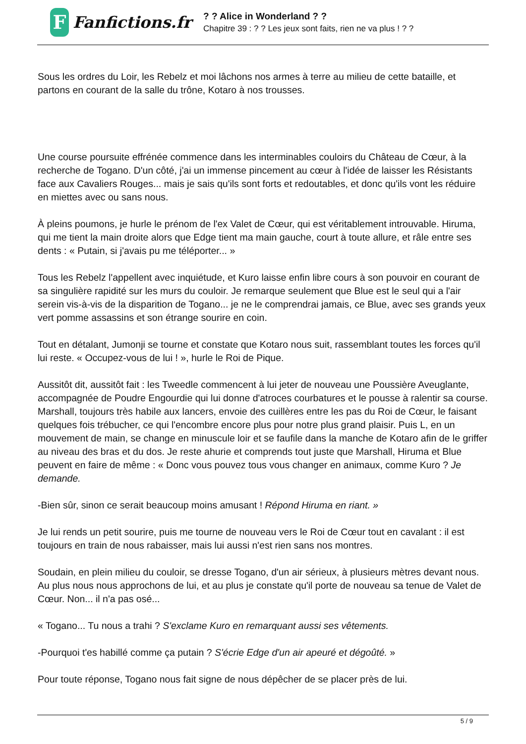F
Fanfictions.fr
? ? Alice in Wonderland ? ?
Chapitre 39 : ? ? Les jeux sont faits, rien ne va plus ! ? ?
Sous les ordres du Loir, les Rebelz et moi lâchons nos armes à terre au milieu de cette bataille, et partons en courant de la salle du trône, Kotaro à nos trousses.
Une course poursuite effrénée commence dans les interminables couloirs du Château de Cœur, à la recherche de Togano. D'un côté, j'ai un immense pincement au cœur à l'idée de laisser les Résistants face aux Cavaliers Rouges... mais je sais qu'ils sont forts et redoutables, et donc qu'ils vont les réduire en miettes avec ou sans nous.
À pleins poumons, je hurle le prénom de l'ex Valet de Cœur, qui est véritablement introuvable. Hiruma, qui me tient la main droite alors que Edge tient ma main gauche, court à toute allure, et râle entre ses dents : « Putain, si j'avais pu me téléporter... »
Tous les Rebelz l'appellent avec inquiétude, et Kuro laisse enfin libre cours à son pouvoir en courant de sa singulière rapidité sur les murs du couloir. Je remarque seulement que Blue est le seul qui a l'air serein vis-à-vis de la disparition de Togano... je ne le comprendrai jamais, ce Blue, avec ses grands yeux vert pomme assassins et son étrange sourire en coin.
Tout en détalant, Jumonji se tourne et constate que Kotaro nous suit, rassemblant toutes les forces qu'il lui reste. « Occupez-vous de lui ! », hurle le Roi de Pique.
Aussitôt dit, aussitôt fait : les Tweedle commencent à lui jeter de nouveau une Poussière Aveuglante, accompagnée de Poudre Engourdie qui lui donne d'atroces courbatures et le pousse à ralentir sa course. Marshall, toujours très habile aux lancers, envoie des cuillères entre les pas du Roi de Cœur, le faisant quelques fois trébucher, ce qui l'encombre encore plus pour notre plus grand plaisir. Puis L, en un mouvement de main, se change en minuscule loir et se faufile dans la manche de Kotaro afin de le griffer au niveau des bras et du dos. Je reste ahurie et comprends tout juste que Marshall, Hiruma et Blue peuvent en faire de même : « Donc vous pouvez tous vous changer en animaux, comme Kuro ? Je demande.
-Bien sûr, sinon ce serait beaucoup moins amusant ! Répond Hiruma en riant. »
Je lui rends un petit sourire, puis me tourne de nouveau vers le Roi de Cœur tout en cavalant : il est toujours en train de nous rabaisser, mais lui aussi n'est rien sans nos montres.
Soudain, en plein milieu du couloir, se dresse Togano, d'un air sérieux, à plusieurs mètres devant nous. Au plus nous nous approchons de lui, et au plus je constate qu'il porte de nouveau sa tenue de Valet de Cœur. Non... il n'a pas osé...
« Togano... Tu nous a trahi ? S'exclame Kuro en remarquant aussi ses vêtements.
-Pourquoi t'es habillé comme ça putain ? S'écrie Edge d'un air apeuré et dégoûté. »
Pour toute réponse, Togano nous fait signe de nous dépêcher de se placer près de lui.
5 / 9